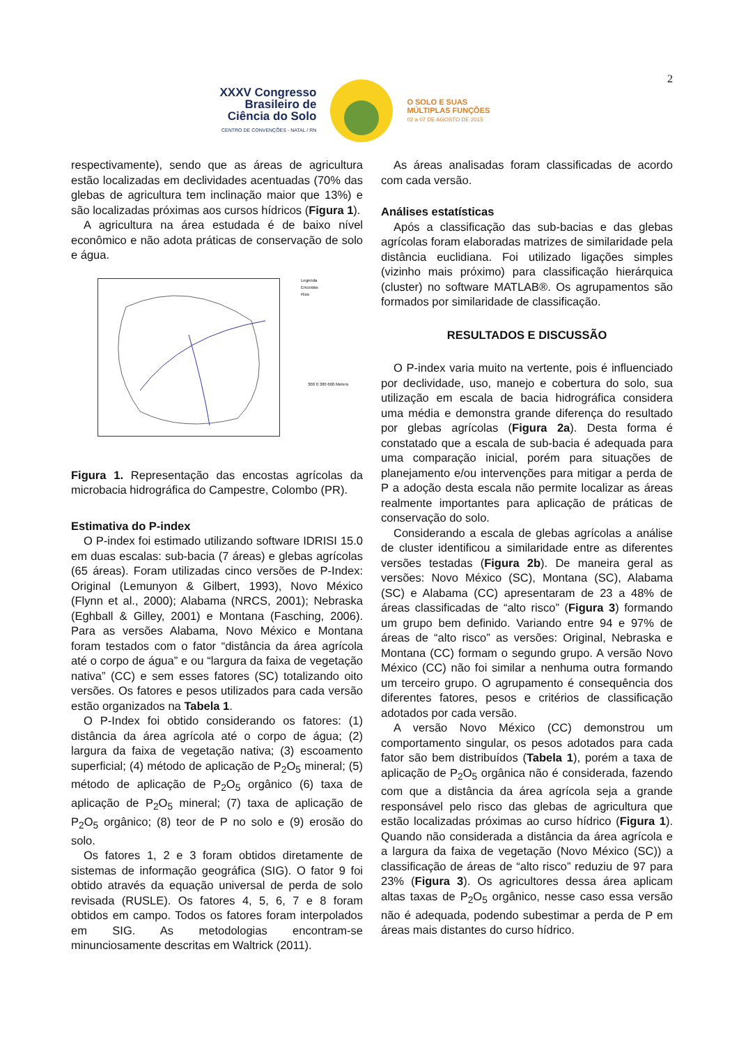2
XXXV Congresso
Brasileiro de
Ciência do Solo
CENTRO DE CONVENÇÕES - NATAL / RN
O SOLO E SUAS
MÚLTIPLAS FUNÇÕES
02 a 07 DE AGOSTO DE 2015
respectivamente), sendo que as áreas de agricultura estão localizadas em declividades acentuadas (70% das glebas de agricultura tem inclinação maior que 13%) e são localizadas próximas aos cursos hídricos (Figura 1).
A agricultura na área estudada é de baixo nível econômico e não adota práticas de conservação de solo e água.
Legenda
Encostas
Rios
300 0 300 600 Meters
Figura 1. Representação das encostas agrícolas da microbacia hidrográfica do Campestre, Colombo (PR).
Estimativa do P-index
O P-index foi estimado utilizando software IDRISI 15.0 em duas escalas: sub-bacia (7 áreas) e glebas agrícolas (65 áreas). Foram utilizadas cinco versões de P-Index: Original (Lemunyon & Gilbert, 1993), Novo México (Flynn et al., 2000); Alabama (NRCS, 2001); Nebraska (Eghball & Gilley, 2001) e Montana (Fasching, 2006). Para as versões Alabama, Novo México e Montana foram testados com o fator “distância da área agrícola até o corpo de água” e ou “largura da faixa de vegetação nativa” (CC) e sem esses fatores (SC) totalizando oito versões. Os fatores e pesos utilizados para cada versão estão organizados na Tabela 1.
O P-Index foi obtido considerando os fatores: (1) distância da área agrícola até o corpo de água; (2) largura da faixa de vegetação nativa; (3) escoamento superficial; (4) método de aplicação de P<sub>2</sub>O<sub>5</sub> mineral; (5) método de aplicação de P<sub>2</sub>O<sub>5</sub> orgânico (6) taxa de aplicação de P<sub>2</sub>O<sub>5</sub> mineral; (7) taxa de aplicação de P<sub>2</sub>O<sub>5</sub> orgânico; (8) teor de P no solo e (9) erosão do solo.
Os fatores 1, 2 e 3 foram obtidos diretamente de sistemas de informação geográfica (SIG). O fator 9 foi obtido através da equação universal de perda de solo revisada (RUSLE). Os fatores 4, 5, 6, 7 e 8 foram obtidos em campo. Todos os fatores foram interpolados em SIG. As metodologias encontram-se minunciosamente descritas em Waltrick (2011).
As áreas analisadas foram classificadas de acordo com cada versão.
Análises estatísticas
Após a classificação das sub-bacias e das glebas agrícolas foram elaboradas matrizes de similaridade pela distância euclidiana. Foi utilizado ligações simples (vizinho mais próximo) para classificação hierárquica (cluster) no software MATLAB®. Os agrupamentos são formados por similaridade de classificação.
RESULTADOS E DISCUSSÃO
O P-index varia muito na vertente, pois é influenciado por declividade, uso, manejo e cobertura do solo, sua utilização em escala de bacia hidrográfica considera uma média e demonstra grande diferença do resultado por glebas agrícolas (Figura 2a). Desta forma é constatado que a escala de sub-bacia é adequada para uma comparação inicial, porém para situações de planejamento e/ou intervenções para mitigar a perda de P a adoção desta escala não permite localizar as áreas realmente importantes para aplicação de práticas de conservação do solo.
Considerando a escala de glebas agrícolas a análise de cluster identificou a similaridade entre as diferentes versões testadas (Figura 2b). De maneira geral as versões: Novo México (SC), Montana (SC), Alabama (SC) e Alabama (CC) apresentaram de 23 a 48% de áreas classificadas de “alto risco” (Figura 3) formando um grupo bem definido. Variando entre 94 e 97% de áreas de “alto risco” as versões: Original, Nebraska e Montana (CC) formam o segundo grupo. A versão Novo México (CC) não foi similar a nenhuma outra formando um terceiro grupo. O agrupamento é consequência dos diferentes fatores, pesos e critérios de classificação adotados por cada versão.
A versão Novo México (CC) demonstrou um comportamento singular, os pesos adotados para cada fator são bem distribuídos (Tabela 1), porém a taxa de aplicação de P<sub>2</sub>O<sub>5</sub> orgânica não é considerada, fazendo com que a distância da área agrícola seja a grande responsável pelo risco das glebas de agricultura que estão localizadas próximas ao curso hídrico (Figura 1). Quando não considerada a distância da área agrícola e a largura da faixa de vegetação (Novo México (SC)) a classificação de áreas de “alto risco” reduziu de 97 para 23% (Figura 3). Os agricultores dessa área aplicam altas taxas de P<sub>2</sub>O<sub>5</sub> orgânico, nesse caso essa versão não é adequada, podendo subestimar a perda de P em áreas mais distantes do curso hídrico.